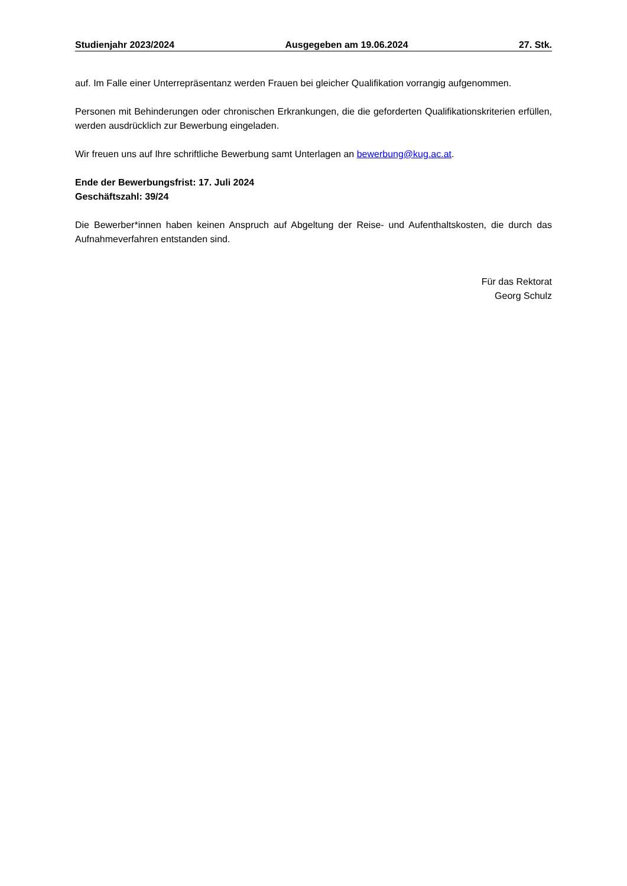Studienjahr 2023/2024 Ausgegeben am 19.06.2024 27. Stk.
auf. Im Falle einer Unterrepräsentanz werden Frauen bei gleicher Qualifikation vorrangig aufgenommen.
Personen mit Behinderungen oder chronischen Erkrankungen, die die geforderten Qualifikationskriterien erfüllen, werden ausdrücklich zur Bewerbung eingeladen.
Wir freuen uns auf Ihre schriftliche Bewerbung samt Unterlagen an bewerbung@kug.ac.at.
Ende der Bewerbungsfrist: 17. Juli 2024
Geschäftszahl: 39/24
Die Bewerber*innen haben keinen Anspruch auf Abgeltung der Reise- und Aufenthaltskosten, die durch das Aufnahmeverfahren entstanden sind.
Für das Rektorat
Georg Schulz